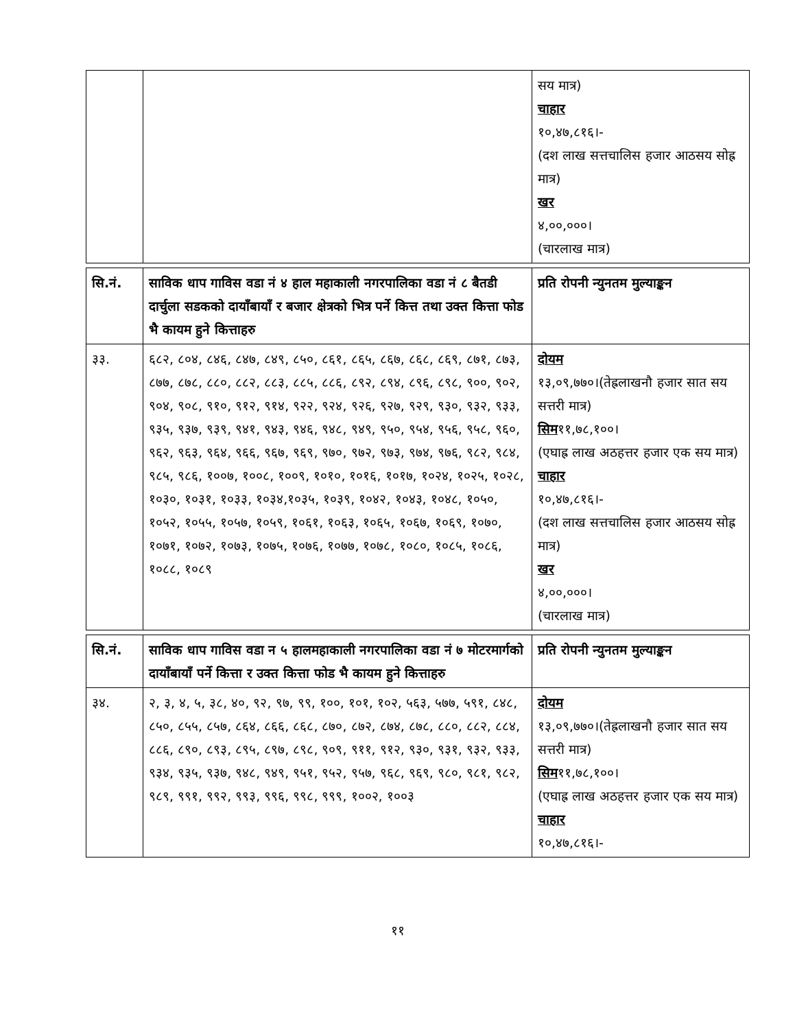| | | सय मात्र) चाहार १०,४७,८१६।- (दश लाख सत्तचालिस हजार आठसय सोह्र मात्र) खर ४,००,०००। (चारलाख मात्र) |
| सि.नं. | साविक धाप गाविस वडा नं ४ हाल महाकाली नगरपालिका वडा नं ८ बैतडी दार्चुला सडकको दायाँबायाँ र बजार क्षेत्रको भित्र पर्ने कित्त तथा उक्त कित्ता फोड भै कायम हुने कित्ताहरु | प्रति रोपनी न्युनतम मुल्याङ्कन |
| --- | --- | --- |
| ३३. | ६८२, ८०४, ८४६, ८४७, ८४९, ८५०, ८६१, ८६५, ८६७, ८६८, ८६९, ८७१, ८७३, ८७७, ८७८, ८८०, ८८२, ८८३, ८८५, ८८६, ८९२, ८९४, ८९६, ८९८, ९००, ९०२, ९०४, ९०८, ९१०, ९१२, ९१४, ९२२, ९२४, ९२६, ९२७, ९२९, ९३०, ९३२, ९३३, ९३५, ९३७, ९३९, ९४१, ९४३, ९४६, ९४८, ९४९, ९५०, ९५४, ९५६, ९५८, ९६०, ९६२, ९६३, ९६४, ९६६, ९६७, ९६९, ९७०, ९७२, ९७३, ९७४, ९७६, ९८२, ९८४, ९८५, ९८६, १००७, १००८, १००९, १०१०, १०१६, १०१७, १०२४, १०२५, १०२८, १०३०, १०३१, १०३३, १०३४,१०३५, १०३९, १०४२, १०४३, १०४८, १०५०, १०५२, १०५५, १०५७, १०५९, १०६१, १०६३, १०६५, १०६७, १०६९, १०७०, १०७१, १०७२, १०७३, १०७५, १०७६, १०७७, १०७८, १०८०, १०८५, १०८६, १०८८, १०८९ | दोयम १३,०९,७७०।(तेह्रलाखनौ हजार सात सय सत्तरी मात्र) सिम ११,७८,१००। (एघाह्र लाख अठहत्तर हजार एक सय मात्र) चाहार १०,४७,८१६।- (दश लाख सत्तचालिस हजार आठसय सोह्र मात्र) खर ४,००,०००। (चारलाख मात्र) |
| सि.नं. | साविक धाप गाविस वडा न ५ हालमहाकाली नगरपालिका वडा नं ७ मोटरमार्गको दायाँबायाँ पर्ने कित्ता र उक्त कित्ता फोड भै कायम हुने कित्ताहरु | प्रति रोपनी न्युनतम मुल्याङ्कन |
| --- | --- | --- |
| ३४. | २, ३, ४, ५, ३८, ४०, ९२, ९७, ९९, १००, १०१, १०२, ५६३, ५७७, ५९१, ८४८, ८५०, ८५५, ८५७, ८६४, ८६६, ८६८, ८७०, ८७२, ८७४, ८७८, ८८०, ८८२, ८८४, ८८६, ८९०, ८९३, ८९५, ८९७, ८९८, ९०९, ९११, ९१२, ९३०, ९३१, ९३२, ९३३, ९३४, ९३५, ९३७, ९४८, ९४९, ९५१, ९५२, ९५७, ९६८, ९६९, ९८०, ९८१, ९८२, ९८९, ९९१, ९९२, ९९३, ९९६, ९९८, ९९९, १००२, १००३ | दोयम १३,०९,७७०।(तेह्रलाखनौ हजार सात सय सत्तरी मात्र) सिम ११,७८,१००। (एघाह्र लाख अठहत्तर हजार एक सय मात्र) चाहार १०,४७,८१६।- |
११